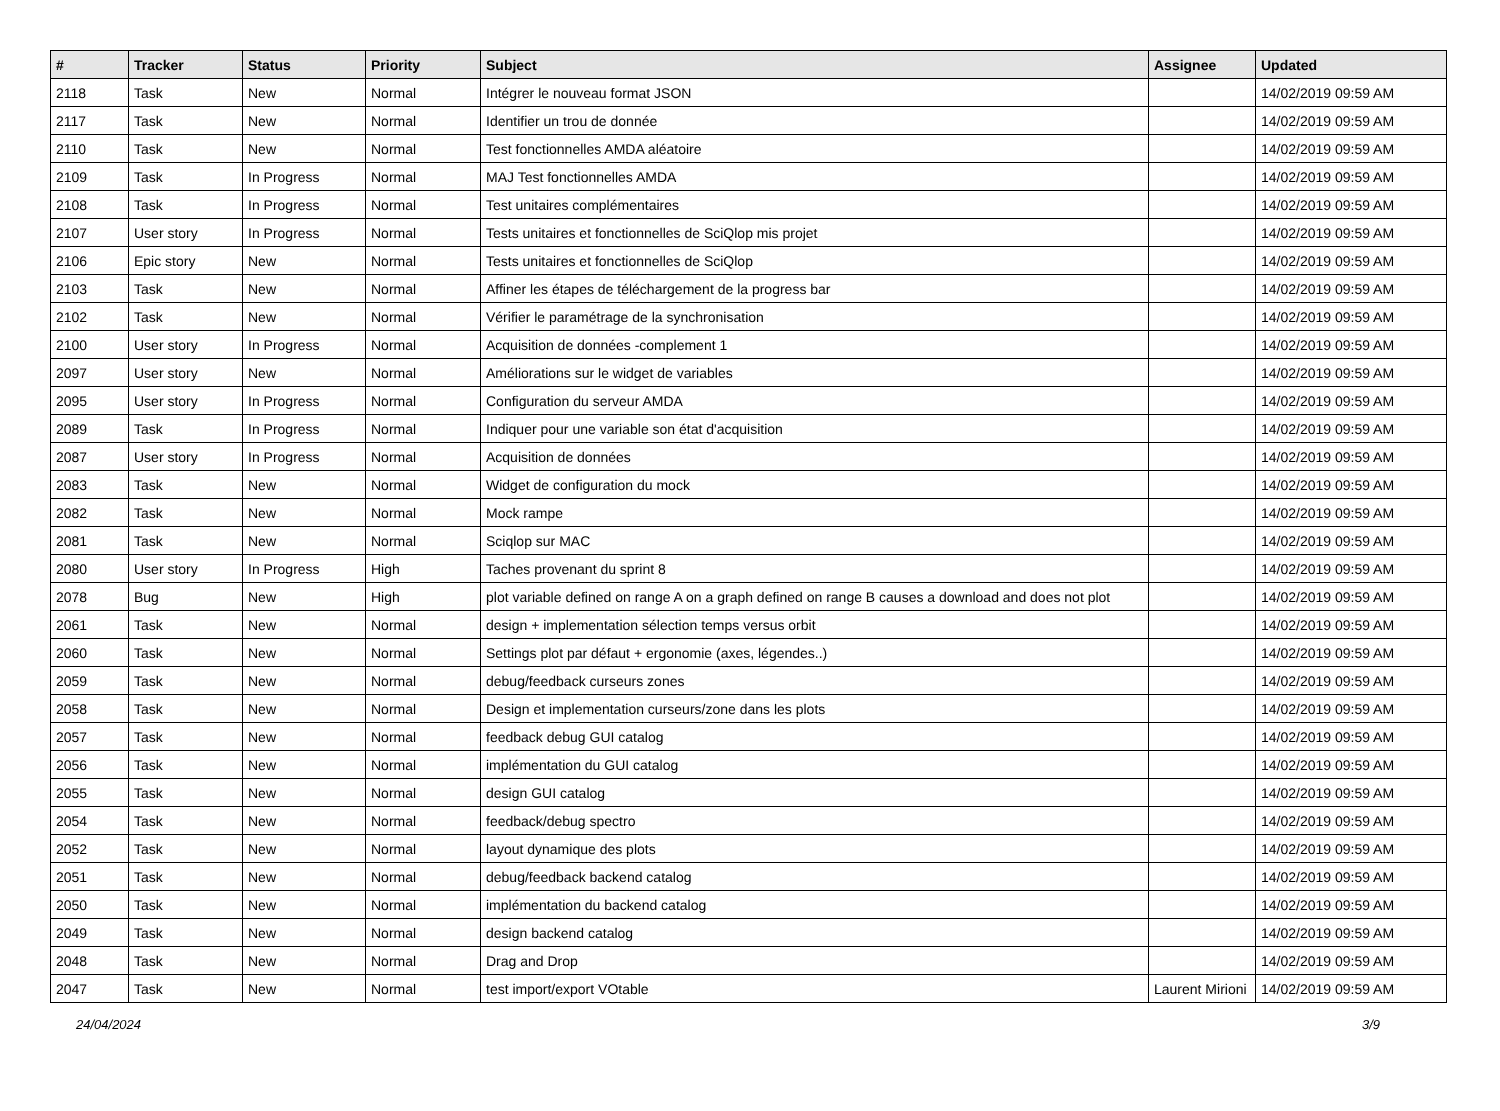| # | Tracker | Status | Priority | Subject | Assignee | Updated |
| --- | --- | --- | --- | --- | --- | --- |
| 2118 | Task | New | Normal | Intégrer le nouveau format JSON | | 14/02/2019 09:59 AM |
| 2117 | Task | New | Normal | Identifier un trou de donnée | | 14/02/2019 09:59 AM |
| 2110 | Task | New | Normal | Test fonctionnelles AMDA aléatoire | | 14/02/2019 09:59 AM |
| 2109 | Task | In Progress | Normal | MAJ Test fonctionnelles AMDA | | 14/02/2019 09:59 AM |
| 2108 | Task | In Progress | Normal | Test unitaires complémentaires | | 14/02/2019 09:59 AM |
| 2107 | User story | In Progress | Normal | Tests unitaires et fonctionnelles de SciQlop mis projet | | 14/02/2019 09:59 AM |
| 2106 | Epic story | New | Normal | Tests unitaires et fonctionnelles de SciQlop | | 14/02/2019 09:59 AM |
| 2103 | Task | New | Normal | Affiner les étapes de téléchargement de la progress bar | | 14/02/2019 09:59 AM |
| 2102 | Task | New | Normal | Vérifier le paramétrage de la synchronisation | | 14/02/2019 09:59 AM |
| 2100 | User story | In Progress | Normal | Acquisition de données -complement 1 | | 14/02/2019 09:59 AM |
| 2097 | User story | New | Normal | Améliorations sur le widget de variables | | 14/02/2019 09:59 AM |
| 2095 | User story | In Progress | Normal | Configuration du serveur AMDA | | 14/02/2019 09:59 AM |
| 2089 | Task | In Progress | Normal | Indiquer pour une variable son état d'acquisition | | 14/02/2019 09:59 AM |
| 2087 | User story | In Progress | Normal | Acquisition de données | | 14/02/2019 09:59 AM |
| 2083 | Task | New | Normal | Widget de configuration du mock | | 14/02/2019 09:59 AM |
| 2082 | Task | New | Normal | Mock rampe | | 14/02/2019 09:59 AM |
| 2081 | Task | New | Normal | Sciqlop sur MAC | | 14/02/2019 09:59 AM |
| 2080 | User story | In Progress | High | Taches provenant du sprint 8 | | 14/02/2019 09:59 AM |
| 2078 | Bug | New | High | plot variable defined on range A on a graph defined on range B causes a download and does not plot | | 14/02/2019 09:59 AM |
| 2061 | Task | New | Normal | design + implementation sélection temps versus orbit | | 14/02/2019 09:59 AM |
| 2060 | Task | New | Normal | Settings plot par défaut + ergonomie (axes, légendes..) | | 14/02/2019 09:59 AM |
| 2059 | Task | New | Normal | debug/feedback curseurs zones | | 14/02/2019 09:59 AM |
| 2058 | Task | New | Normal | Design et implementation curseurs/zone dans les plots | | 14/02/2019 09:59 AM |
| 2057 | Task | New | Normal | feedback debug GUI catalog | | 14/02/2019 09:59 AM |
| 2056 | Task | New | Normal | implémentation du GUI catalog | | 14/02/2019 09:59 AM |
| 2055 | Task | New | Normal | design GUI catalog | | 14/02/2019 09:59 AM |
| 2054 | Task | New | Normal | feedback/debug spectro | | 14/02/2019 09:59 AM |
| 2052 | Task | New | Normal | layout dynamique des plots | | 14/02/2019 09:59 AM |
| 2051 | Task | New | Normal | debug/feedback backend catalog | | 14/02/2019 09:59 AM |
| 2050 | Task | New | Normal | implémentation du backend catalog | | 14/02/2019 09:59 AM |
| 2049 | Task | New | Normal | design backend catalog | | 14/02/2019 09:59 AM |
| 2048 | Task | New | Normal | Drag and Drop | | 14/02/2019 09:59 AM |
| 2047 | Task | New | Normal | test import/export VOtable | Laurent Mirioni | 14/02/2019 09:59 AM |
24/04/2024 3/9